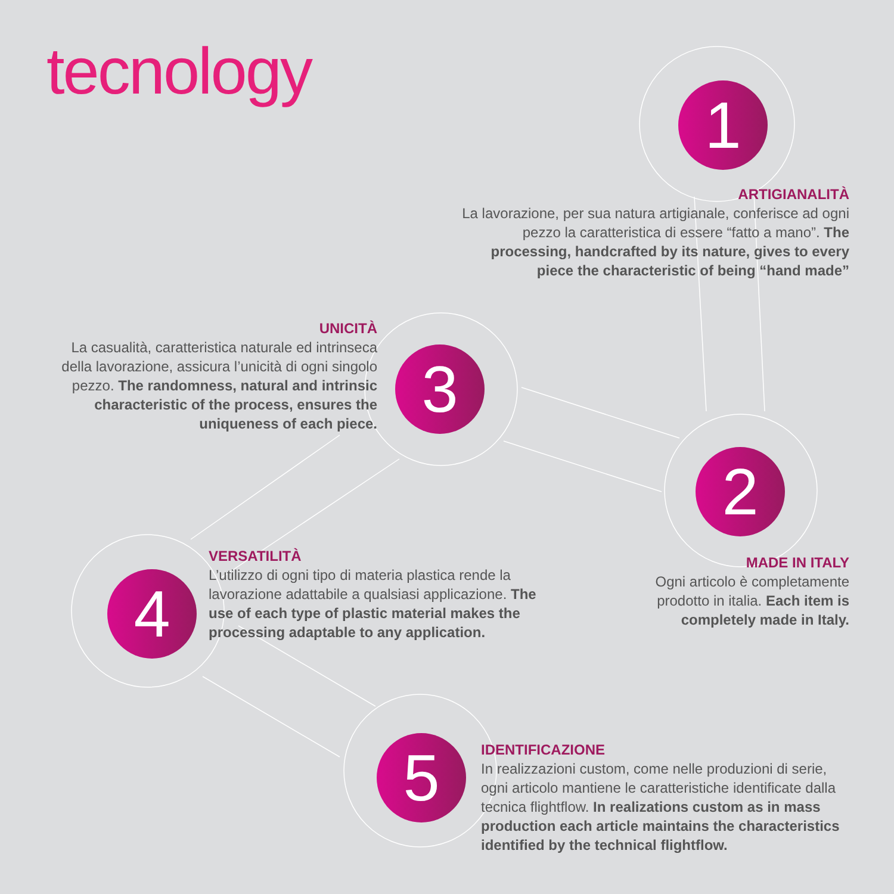tecnology
1
ARTIGIANALITÀ
La lavorazione, per sua natura artigianale, conferisce ad ogni pezzo la caratteristica di essere “fatto a mano”. The processing, handcrafted by its nature, gives to every piece the characteristic of being “hand made”
UNICITÀ
La casualità, caratteristica naturale ed intrinseca della lavorazione, assicura l’unicità di ogni singolo pezzo. The randomness, natural and intrinsic characteristic of the process, ensures the uniqueness of each piece.
3
2
MADE IN ITALY
Ogni articolo è completamente prodotto in italia. Each item is completely made in Italy.
4
VERSATILITÀ
L’utilizzo di ogni tipo di materia plastica rende la lavorazione adattabile a qualsiasi applicazione. The use of each type of plastic material makes the processing adaptable to any application.
5
IDENTIFICAZIONE
In realizzazioni custom, come nelle produzioni di serie, ogni articolo mantiene le caratteristiche identificate dalla tecnica flightflow. In realizations custom as in mass production each article maintains the characteristics identified by the technical flightflow.